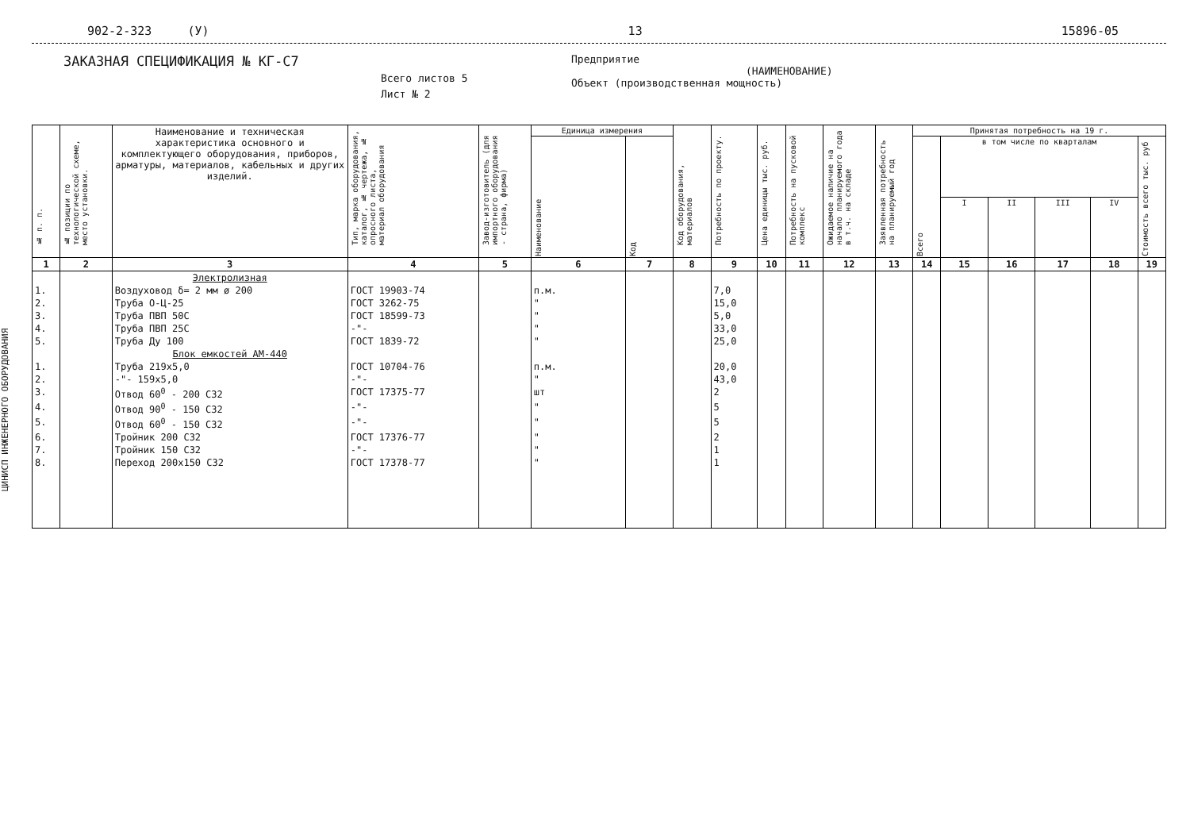ЦИНИСП ИНЖЕНЕРНОГО ОБОРУДОВАНИЯ
902-2-323 (У) 13 15896-05
ЗАКАЗНАЯ СПЕЦИФИКАЦИЯ № КГ-С7
Всего листов 5
Лист № 2
Предприятие
(НАИМЕНОВАНИЕ)
Объект (производственная мощность)
| № п. п. | № позиции по технологической схеме, место установки. | Наименование и техническая характеристика основного и комплектующего оборудования, приборов, арматуры, материалов, кабельных и других изделий. | Тип, марка оборудования, каталог, № чертежа, № опросного листа, материал оборудования | Завод-изготовитель (для импортного оборудования - страна, фирма) | Единица измерения | | Код оборудования, материалов | Потребность по проекту. | Цена единицы тыс. руб. | Потребность на пусковой комплекс | Ожидаемое наличие на начало планируемого года в т.ч. на складе | Заявленная потребность на планируемый год | Принятая потребность на 19 г. | | | | | |
| --- | --- | --- | --- | --- | --- | --- | --- | --- | --- | --- | --- | --- | --- | --- | --- | --- | --- | --- |
| | | | | | Наименование | Код | | | | | | | Всего | в том числе по кварталам | | | | Стоимость всего тыс. руб |
| | | | | | | | | | | | | | | I | II | III | IV | |
| 1 | 2 | 3 | 4 | 5 | 6 | 7 | 8 | 9 | 10 | 11 | 12 | 13 | 14 | 15 | 16 | 17 | 18 | 19 |
| | | Электролизная | | | | | | | | | | | | | | | | |
| 1. | | Воздуховод δ= 2 мм ø 200 | ГОСТ 19903-74 | | п.м. | | | 7,0 | | | | | | | | | | |
| 2. | | Труба О-Ц-25 | ГОСТ 3262-75 | | " | | | 15,0 | | | | | | | | | | |
| 3. | | Труба ПВП 50С | ГОСТ 18599-73 | | " | | | 5,0 | | | | | | | | | | |
| 4. | | Труба ПВП 25С | -"- | | " | | | 33,0 | | | | | | | | | | |
| 5. | | Труба Ду 100 | ГОСТ 1839-72 | | " | | | 25,0 | | | | | | | | | | |
| | | Блок емкостей АМ-440 | | | | | | | | | | | | | | | | |
| 1. | | Труба 219х5,0 | ГОСТ 10704-76 | | п.м. | | | 20,0 | | | | | | | | | | |
| 2. | | -"- 159х5,0 | -"- | | " | | | 43,0 | | | | | | | | | | |
| 3. | | Отвод 60<sup>0</sup> - 200 С32 | ГОСТ 17375-77 | | шт | | | 2 | | | | | | | | | | |
| 4. | | Отвод 90<sup>0</sup> - 150 С32 | -"- | | " | | | 5 | | | | | | | | | | |
| 5. | | Отвод 60<sup>0</sup> - 150 С32 | -"- | | " | | | 5 | | | | | | | | | | |
| 6. | | Тройник 200 С32 | ГОСТ 17376-77 | | " | | | 2 | | | | | | | | | | |
| 7. | | Тройник 150 С32 | -"- | | " | | | 1 | | | | | | | | | | |
| 8. | | Переход 200х150 С32 | ГОСТ 17378-77 | | " | | | 1 | | | | | | | | | | |